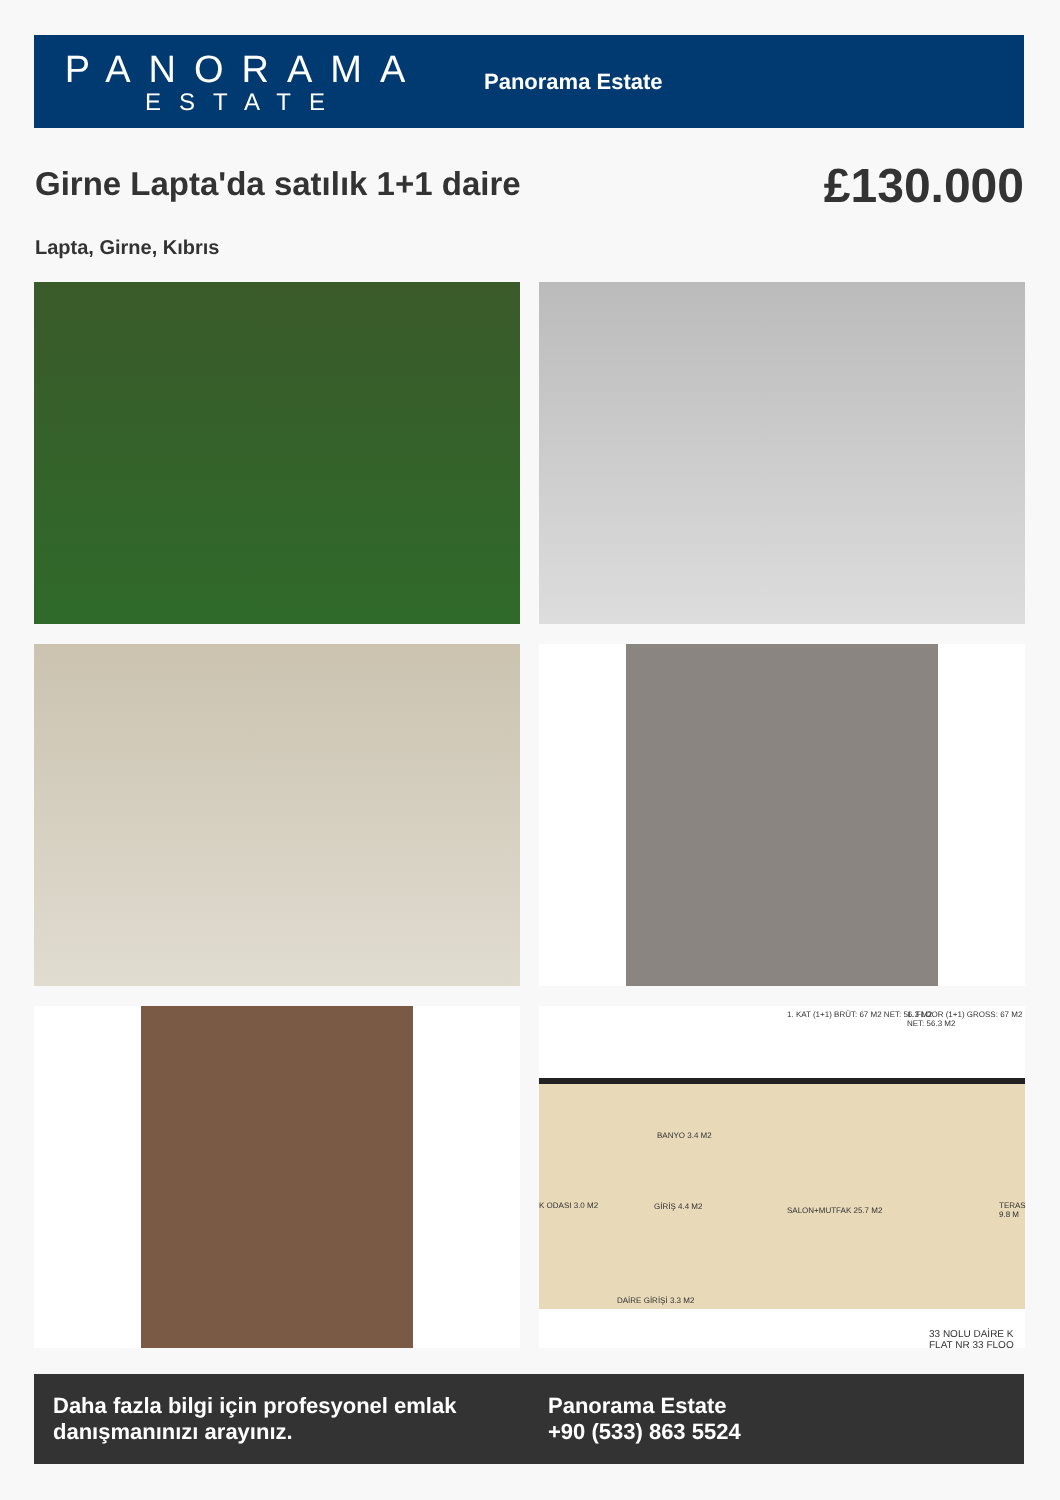PANORAMA
ESTATE
Panorama Estate
Girne Lapta'da satılık 1+1 daire
£130.000
Lapta, Girne, Kıbrıs
1. KAT (1+1) BRÜT: 67 M2 NET: 56.3 M2 1. FLOOR (1+1) GROSS: 67 M2 NET: 56.3 M2
BANYO 3.4 M2
K ODASI 3.0 M2 GİRİŞ 4.4 M2 SALON+MUTFAK 25.7 M2
TERAS 9.8 M
DAİRE GİRİŞİ 3.3 M2
33 NOLU DAİRE K FLAT NR 33 FLOO
Daha fazla bilgi için profesyonel emlak danışmanınızı arayınız.
Panorama Estate
+90 (533) 863 5524